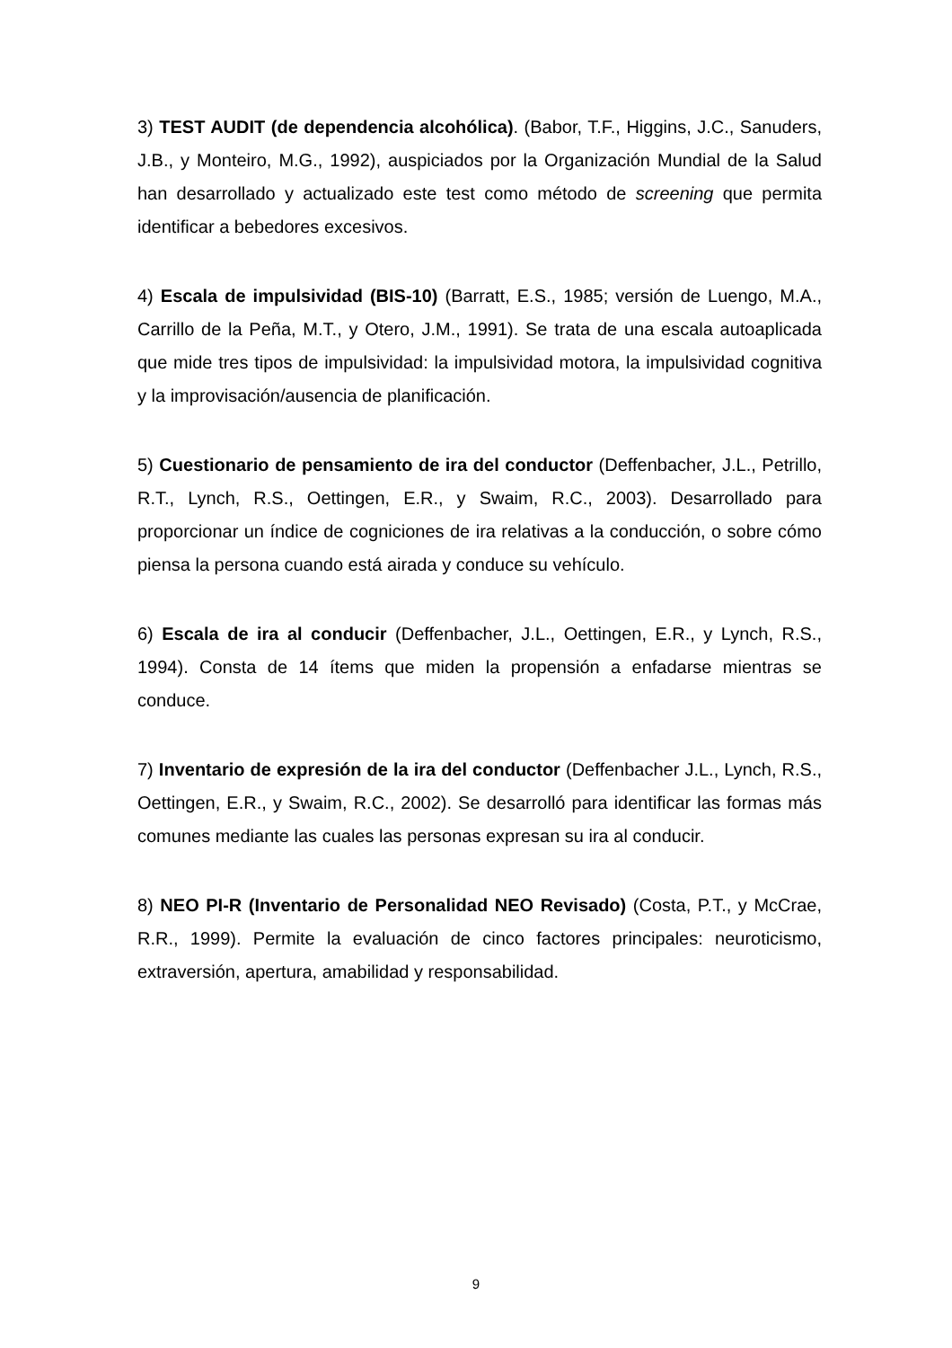3) TEST AUDIT (de dependencia alcohólica). (Babor, T.F., Higgins, J.C., Sanuders, J.B., y Monteiro, M.G., 1992), auspiciados por la Organización Mundial de la Salud han desarrollado y actualizado este test como método de screening que permita identificar a bebedores excesivos.
4) Escala de impulsividad (BIS-10) (Barratt, E.S., 1985; versión de Luengo, M.A., Carrillo de la Peña, M.T., y Otero, J.M., 1991). Se trata de una escala autoaplicada que mide tres tipos de impulsividad: la impulsividad motora, la impulsividad cognitiva y la improvisación/ausencia de planificación.
5) Cuestionario de pensamiento de ira del conductor (Deffenbacher, J.L., Petrillo, R.T., Lynch, R.S., Oettingen, E.R., y Swaim, R.C., 2003). Desarrollado para proporcionar un índice de cogniciones de ira relativas a la conducción, o sobre cómo piensa la persona cuando está airada y conduce su vehículo.
6) Escala de ira al conducir (Deffenbacher, J.L., Oettingen, E.R., y Lynch, R.S., 1994). Consta de 14 ítems que miden la propensión a enfadarse mientras se conduce.
7) Inventario de expresión de la ira del conductor (Deffenbacher J.L., Lynch, R.S., Oettingen, E.R., y Swaim, R.C., 2002). Se desarrolló para identificar las formas más comunes mediante las cuales las personas expresan su ira al conducir.
8) NEO PI-R (Inventario de Personalidad NEO Revisado) (Costa, P.T., y McCrae, R.R., 1999). Permite la evaluación de cinco factores principales: neuroticismo, extraversión, apertura, amabilidad y responsabilidad.
9